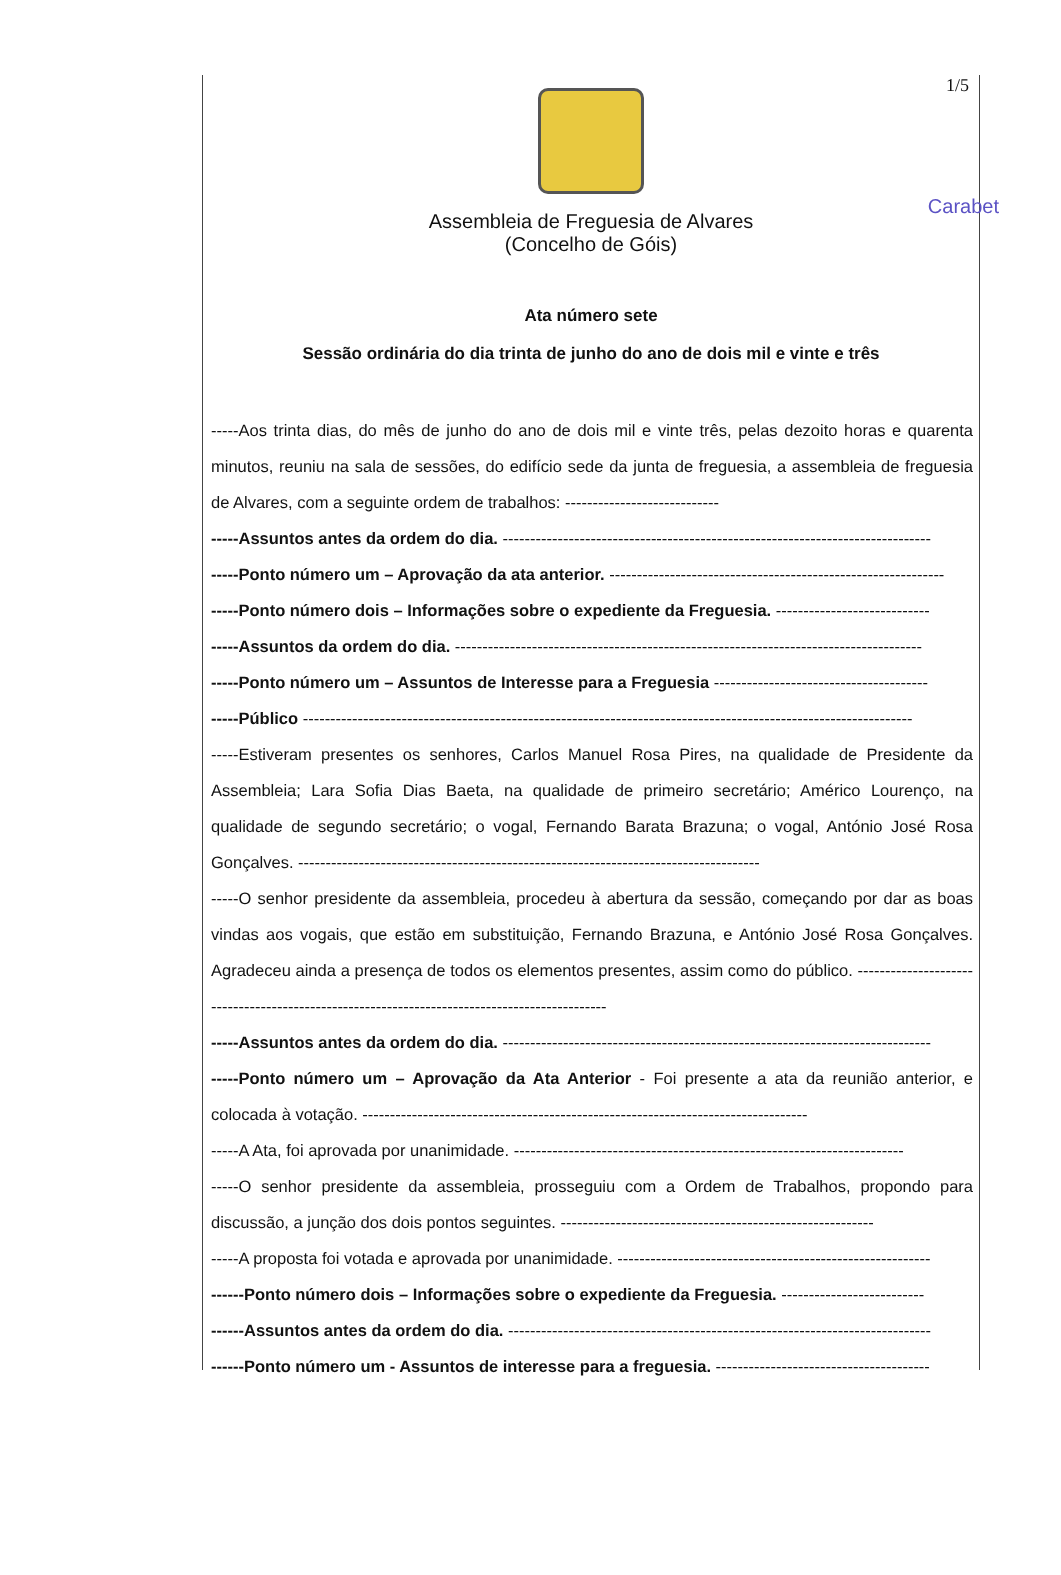1/5
Carabet
Assembleia de Freguesia de Alvares
(Concelho de Góis)
Ata número sete
Sessão ordinária do dia trinta de junho do ano de dois mil e vinte e três
-----Aos trinta dias, do mês de junho do ano de dois mil e vinte três, pelas dezoito horas e quarenta minutos, reuniu na sala de sessões, do edifício sede da junta de freguesia, a assembleia de freguesia de Alvares, com a seguinte ordem de trabalhos: ----------------------------
-----Assuntos antes da ordem do dia. ------------------------------------------------------------------------------
-----Ponto número um – Aprovação da ata anterior. -------------------------------------------------------------
-----Ponto número dois – Informações sobre o expediente da Freguesia. ----------------------------
-----Assuntos da ordem do dia. -------------------------------------------------------------------------------------
-----Ponto número um – Assuntos de Interesse para a Freguesia ---------------------------------------
-----Público ---------------------------------------------------------------------------------------------------------------
-----Estiveram presentes os senhores, Carlos Manuel Rosa Pires, na qualidade de Presidente da Assembleia; Lara Sofia Dias Baeta, na qualidade de primeiro secretário; Américo Lourenço, na qualidade de segundo secretário; o vogal, Fernando Barata Brazuna; o vogal, António José Rosa Gonçalves. ------------------------------------------------------------------------------------
-----O senhor presidente da assembleia, procedeu à abertura da sessão, começando por dar as boas vindas aos vogais, que estão em substituição, Fernando Brazuna, e António José Rosa Gonçalves. Agradeceu ainda a presença de todos os elementos presentes, assim como do público. ---------------------------------------------------------------------------------------------
-----Assuntos antes da ordem do dia. ------------------------------------------------------------------------------
-----Ponto número um – Aprovação da Ata Anterior - Foi presente a ata da reunião anterior, e colocada à votação. ---------------------------------------------------------------------------------
-----A Ata, foi aprovada por unanimidade. -----------------------------------------------------------------------
-----O senhor presidente da assembleia, prosseguiu com a Ordem de Trabalhos, propondo para discussão, a junção dos dois pontos seguintes. ---------------------------------------------------------
-----A proposta foi votada e aprovada por unanimidade. ---------------------------------------------------------
------Ponto número dois – Informações sobre o expediente da Freguesia. --------------------------
------Assuntos antes da ordem do dia. -----------------------------------------------------------------------------
------Ponto número um - Assuntos de interesse para a freguesia. ---------------------------------------